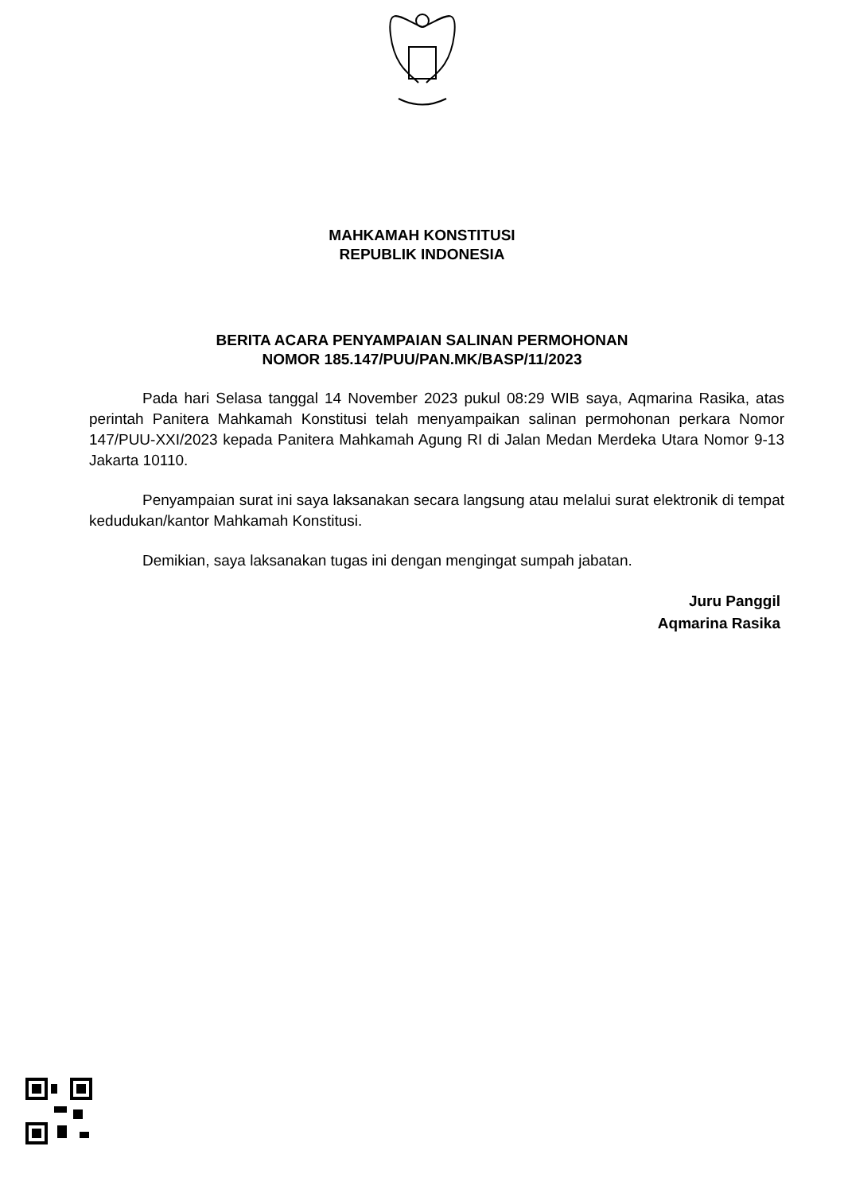MAHKAMAH KONSTITUSI
REPUBLIK INDONESIA
BERITA ACARA PENYAMPAIAN SALINAN PERMOHONAN
NOMOR 185.147/PUU/PAN.MK/BASP/11/2023
Pada hari Selasa tanggal 14 November 2023 pukul 08:29 WIB saya, Aqmarina Rasika, atas perintah Panitera Mahkamah Konstitusi telah menyampaikan salinan permohonan perkara Nomor 147/PUU-XXI/2023 kepada Panitera Mahkamah Agung RI di Jalan Medan Merdeka Utara Nomor 9-13 Jakarta 10110.
Penyampaian surat ini saya laksanakan secara langsung atau melalui surat elektronik di tempat kedudukan/kantor Mahkamah Konstitusi.
Demikian, saya laksanakan tugas ini dengan mengingat sumpah jabatan.
Juru Panggil
Aqmarina Rasika